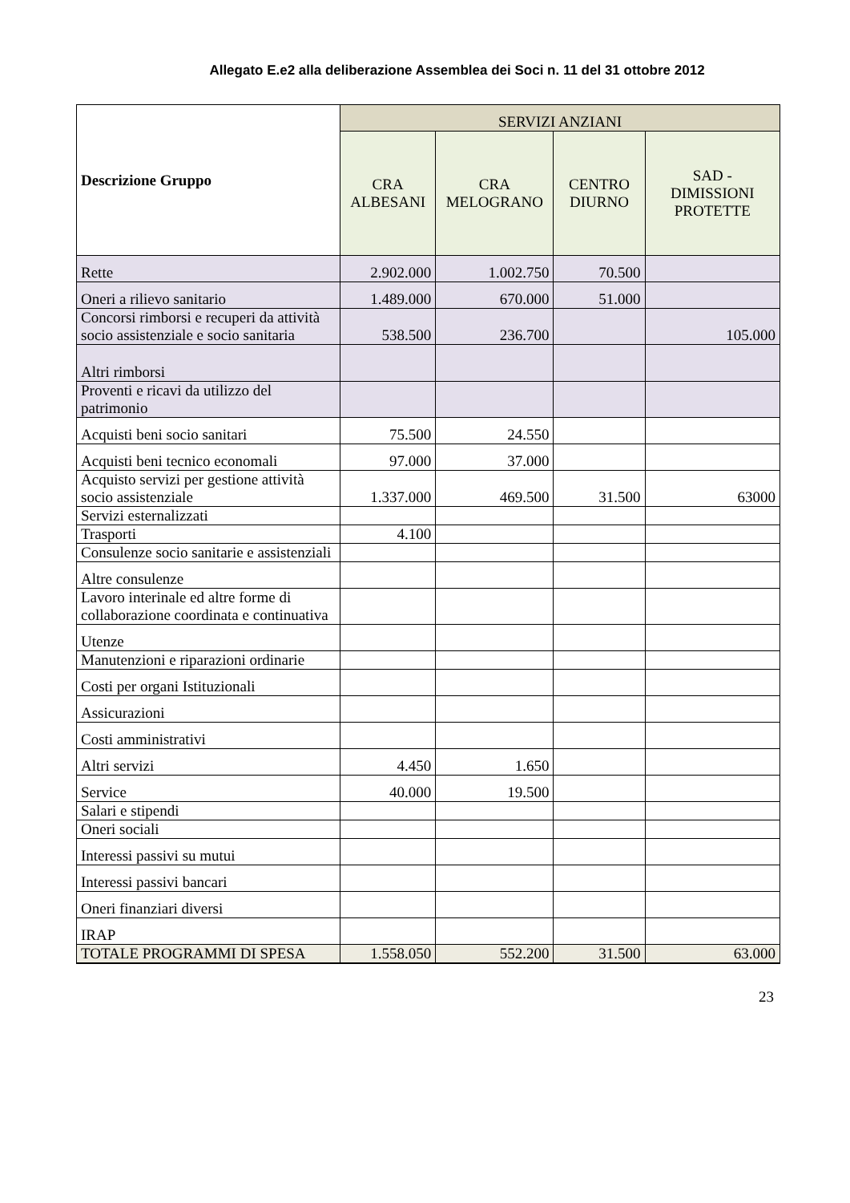Allegato E.e2 alla deliberazione Assemblea dei Soci n. 11 del 31 ottobre 2012
| Descrizione Gruppo | SERVIZI ANZIANI | | | |
| --- | --- | --- | --- | --- |
| | CRA ALBESANI | CRA MELOGRANO | CENTRO DIURNO | SAD - DIMISSIONI PROTETTE |
| Rette | 2.902.000 | 1.002.750 | 70.500 | |
| Oneri a rilievo sanitario | 1.489.000 | 670.000 | 51.000 | |
| Concorsi rimborsi e recuperi da attività socio assistenziale e socio sanitaria | 538.500 | 236.700 | | 105.000 |
| Altri rimborsi | | | | |
| Proventi e ricavi da utilizzo del patrimonio | | | | |
| Acquisti beni socio sanitari | 75.500 | 24.550 | | |
| Acquisti beni tecnico economali | 97.000 | 37.000 | | |
| Acquisto servizi per gestione attività socio assistenziale | 1.337.000 | 469.500 | 31.500 | 63000 |
| Servizi esternalizzati | | | | |
| Trasporti | 4.100 | | | |
| Consulenze socio sanitarie e assistenziali | | | | |
| Altre consulenze | | | | |
| Lavoro interinale ed altre forme di collaborazione coordinata e continuativa | | | | |
| Utenze | | | | |
| Manutenzioni e riparazioni ordinarie | | | | |
| Costi per organi Istituzionali | | | | |
| Assicurazioni | | | | |
| Costi amministrativi | | | | |
| Altri servizi | 4.450 | 1.650 | | |
| Service | 40.000 | 19.500 | | |
| Salari e stipendi | | | | |
| Oneri sociali | | | | |
| Interessi passivi su mutui | | | | |
| Interessi passivi bancari | | | | |
| Oneri finanziari diversi | | | | |
| IRAP | | | | |
| TOTALE PROGRAMMI DI SPESA | 1.558.050 | 552.200 | 31.500 | 63.000 |
23